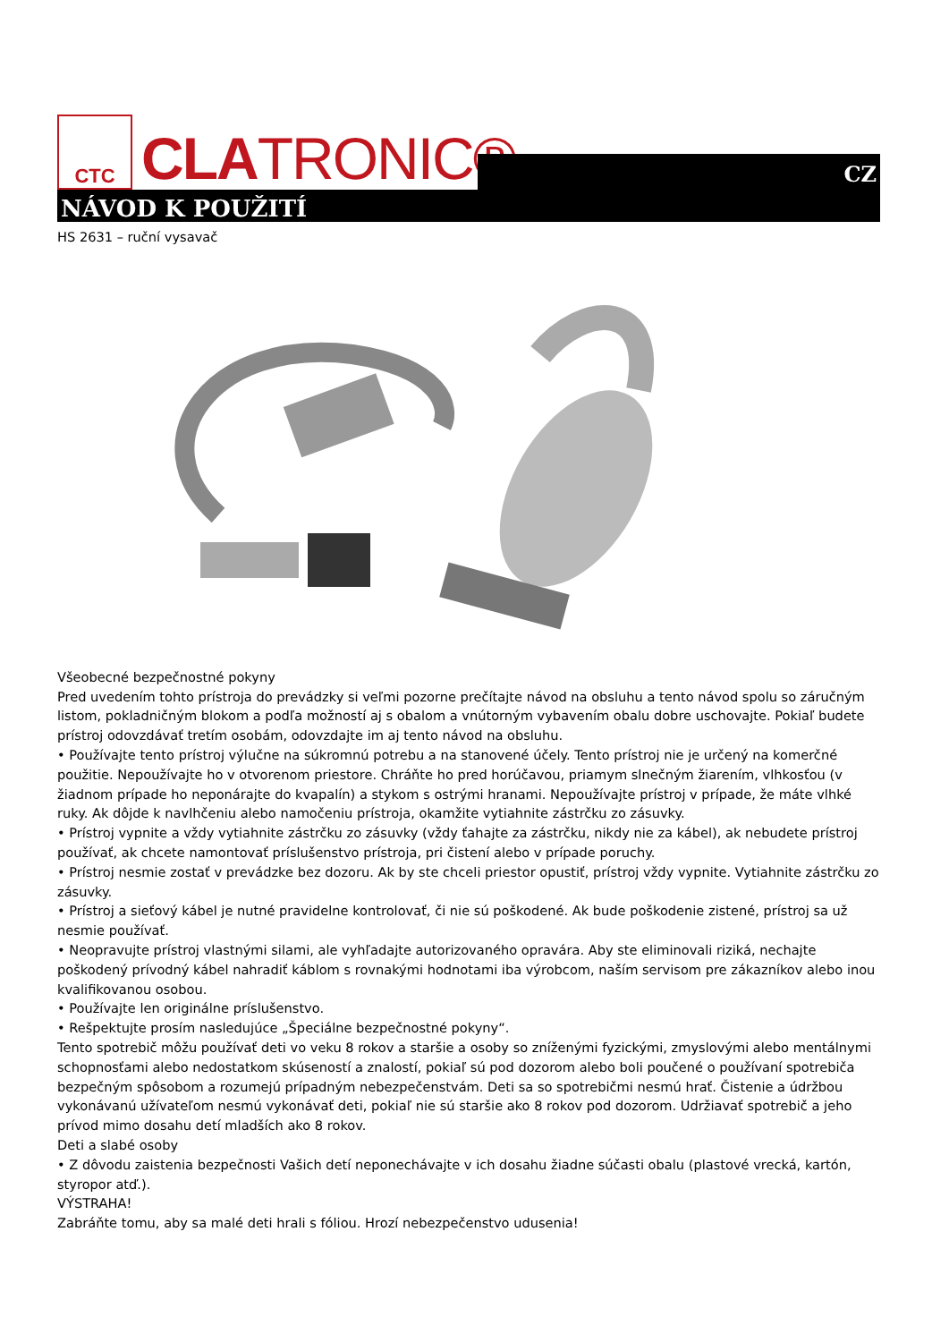CTC
CLATRONIC®
CZ
NÁVOD K POUŽITÍ
HS 2631 – ruční vysavač
Všeobecné bezpečnostné pokyny
Pred uvedením tohto prístroja do prevádzky si veľmi pozorne prečítajte návod na obsluhu a tento návod spolu so záručným listom, pokladničným blokom a podľa možností aj s obalom a vnútorným vybavením obalu dobre uschovajte. Pokiaľ budete prístroj odovzdávať tretím osobám, odovzdajte im aj tento návod na obsluhu.
• Používajte tento prístroj výlučne na súkromnú potrebu a na stanovené účely. Tento prístroj nie je určený na komerčné použitie. Nepoužívajte ho v otvorenom priestore. Chráňte ho pred horúčavou, priamym slnečným žiarením, vlhkosťou (v žiadnom prípade ho neponárajte do kvapalín) a stykom s ostrými hranami. Nepoužívajte prístroj v prípade, že máte vlhké ruky. Ak dôjde k navlhčeniu alebo namočeniu prístroja, okamžite vytiahnite zástrčku zo zásuvky.
• Prístroj vypnite a vždy vytiahnite zástrčku zo zásuvky (vždy ťahajte za zástrčku, nikdy nie za kábel), ak nebudete prístroj používať, ak chcete namontovať príslušenstvo prístroja, pri čistení alebo v prípade poruchy.
• Prístroj nesmie zostať v prevádzke bez dozoru. Ak by ste chceli priestor opustiť, prístroj vždy vypnite. Vytiahnite zástrčku zo zásuvky.
• Prístroj a sieťový kábel je nutné pravidelne kontrolovať, či nie sú poškodené. Ak bude poškodenie zistené, prístroj sa už nesmie používať.
• Neopravujte prístroj vlastnými silami, ale vyhľadajte autorizovaného opravára. Aby ste eliminovali riziká, nechajte poškodený prívodný kábel nahradiť káblom s rovnakými hodnotami iba výrobcom, naším servisom pre zákazníkov alebo inou kvalifikovanou osobou.
• Používajte len originálne príslušenstvo.
• Rešpektujte prosím nasledujúce „Špeciálne bezpečnostné pokyny“.
Tento spotrebič môžu používať deti vo veku 8 rokov a staršie a osoby so zníženými fyzickými, zmyslovými alebo mentálnymi schopnosťami alebo nedostatkom skúseností a znalostí, pokiaľ sú pod dozorom alebo boli poučené o používaní spotrebiča bezpečným spôsobom a rozumejú prípadným nebezpečenstvám. Deti sa so spotrebičmi nesmú hrať. Čistenie a údržbou vykonávanú užívateľom nesmú vykonávať deti, pokiaľ nie sú staršie ako 8 rokov pod dozorom. Udržiavať spotrebič a jeho prívod mimo dosahu detí mladších ako 8 rokov.
Deti a slabé osoby
• Z dôvodu zaistenia bezpečnosti Vašich detí neponechávajte v ich dosahu žiadne súčasti obalu (plastové vrecká, kartón, styropor atď.).
VÝSTRAHA!
Zabráňte tomu, aby sa malé deti hrali s fóliou. Hrozí nebezpečenstvo udusenia!